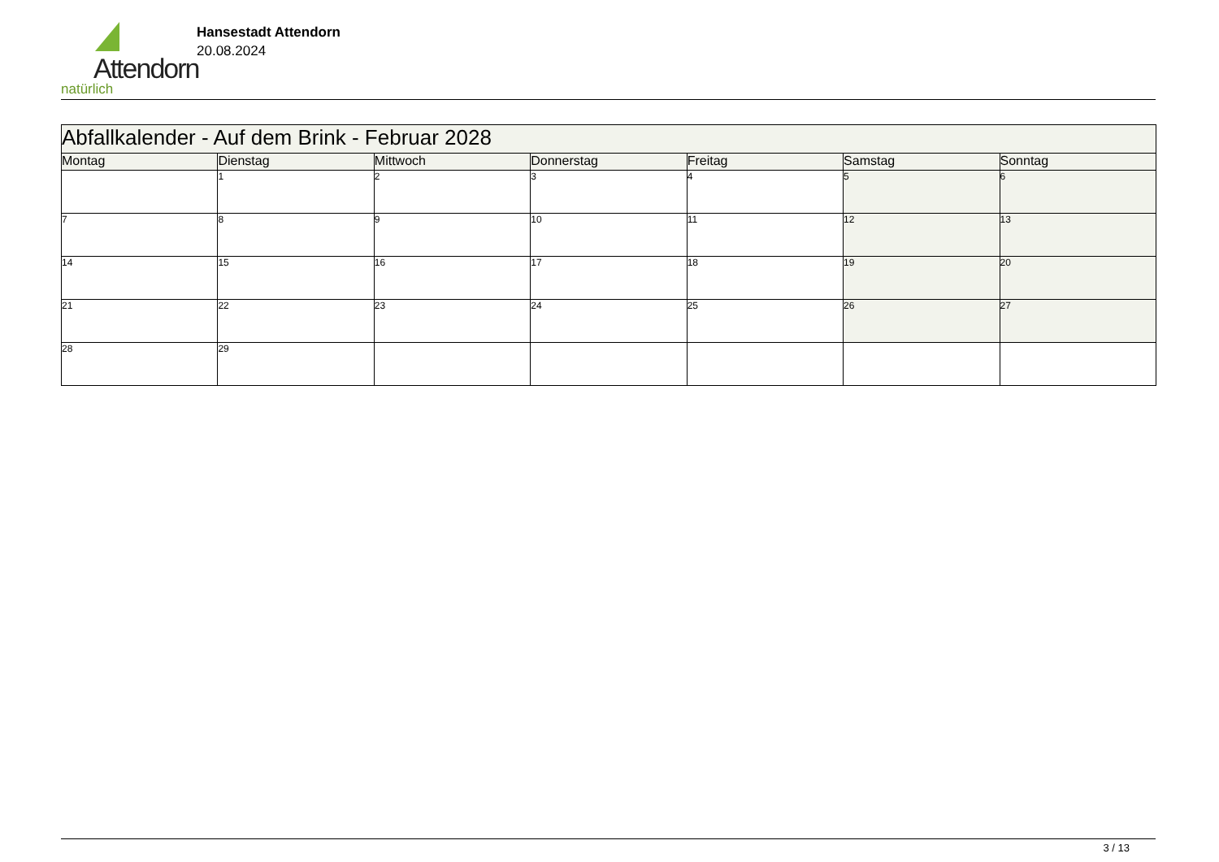Attendorn
natürlich
Hansestadt Attendorn
20.08.2024
| Abfallkalender - Auf dem Brink - Februar 2028 | | | | | | |
| --- | --- | --- | --- | --- | --- | --- |
| Montag | Dienstag | Mittwoch | Donnerstag | Freitag | Samstag | Sonntag |
| | 1 | 2 | 3 | 4 | 5 | 6 |
| 7 | 8 | 9 | 10 | 11 | 12 | 13 |
| 14 | 15 | 16 | 17 | 18 | 19 | 20 |
| 21 | 22 | 23 | 24 | 25 | 26 | 27 |
| 28 | 29 | | | | | |
3 / 13